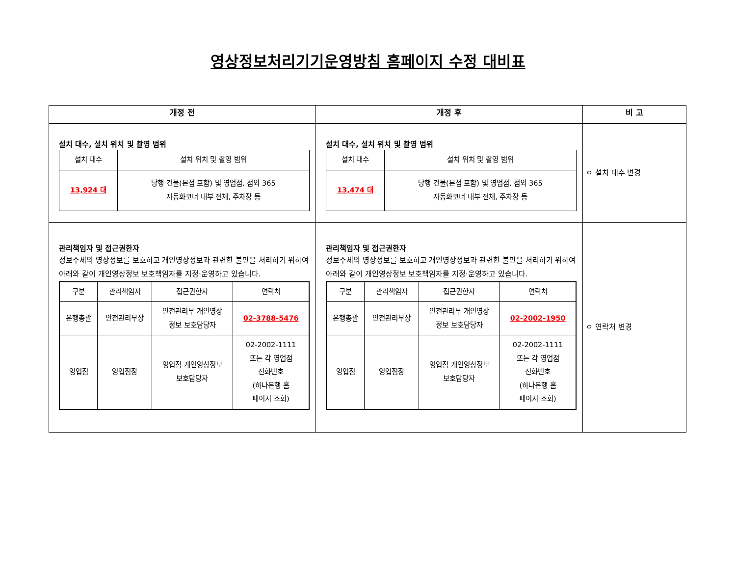영상정보처리기기운영방침 홈페이지 수정 대비표
| 개정 전 | 개정 후 | 비 고 |
| --- | --- | --- |
| 설치 대수, 설치 위치 및 촬영 범위 / 설치 대수 / 설치 위치 및 촬영 범위 / / 13,924 대 / 당행 건물(본점 포함) 및 영업점, 점외 365 자동화코너 내부 전체, 주차장 등 / | 설치 대수, 설치 위치 및 촬영 범위 / 설치 대수 / 설치 위치 및 촬영 범위 / / 13,474 대 / 당행 건물(본점 포함) 및 영업점, 점외 365 자동화코너 내부 전체, 주차장 등 / | ㅇ 설치 대수 변경 |
| 관리책임자 및 접근권한자 정보주체의 영상정보를 보호하고 개인영상정보과 관련한 불만을 처리하기 위하여 아래와 같이 개인영상정보 보호책임자를 지정·운영하고 있습니다. / 구분 / 관리책임자 / 접근권한자 / 연락처 / / 은행총괄 / 안전관리부장 / 안전관리부 개인영상 정보 보호담당자 / 02-3788-5476 / / 영업점 / 영업점장 / 영업점 개인영상정보 보호담당자 / 02-2002-1111 또는 각 영업점 전화번호 (하나은행 홈 페이지 조회) / | 관리책임자 및 접근권한자 정보주체의 영상정보를 보호하고 개인영상정보과 관련한 불만을 처리하기 위하여 아래와 같이 개인영상정보 보호책임자를 지정·운영하고 있습니다. / 구분 / 관리책임자 / 접근권한자 / 연락처 / / 은행총괄 / 안전관리부장 / 안전관리부 개인영상 정보 보호담당자 / 02-2002-1950 / / 영업점 / 영업점장 / 영업점 개인영상정보 보호담당자 / 02-2002-1111 또는 각 영업점 전화번호 (하나은행 홈 페이지 조회) / | ㅇ 연락처 변경 |